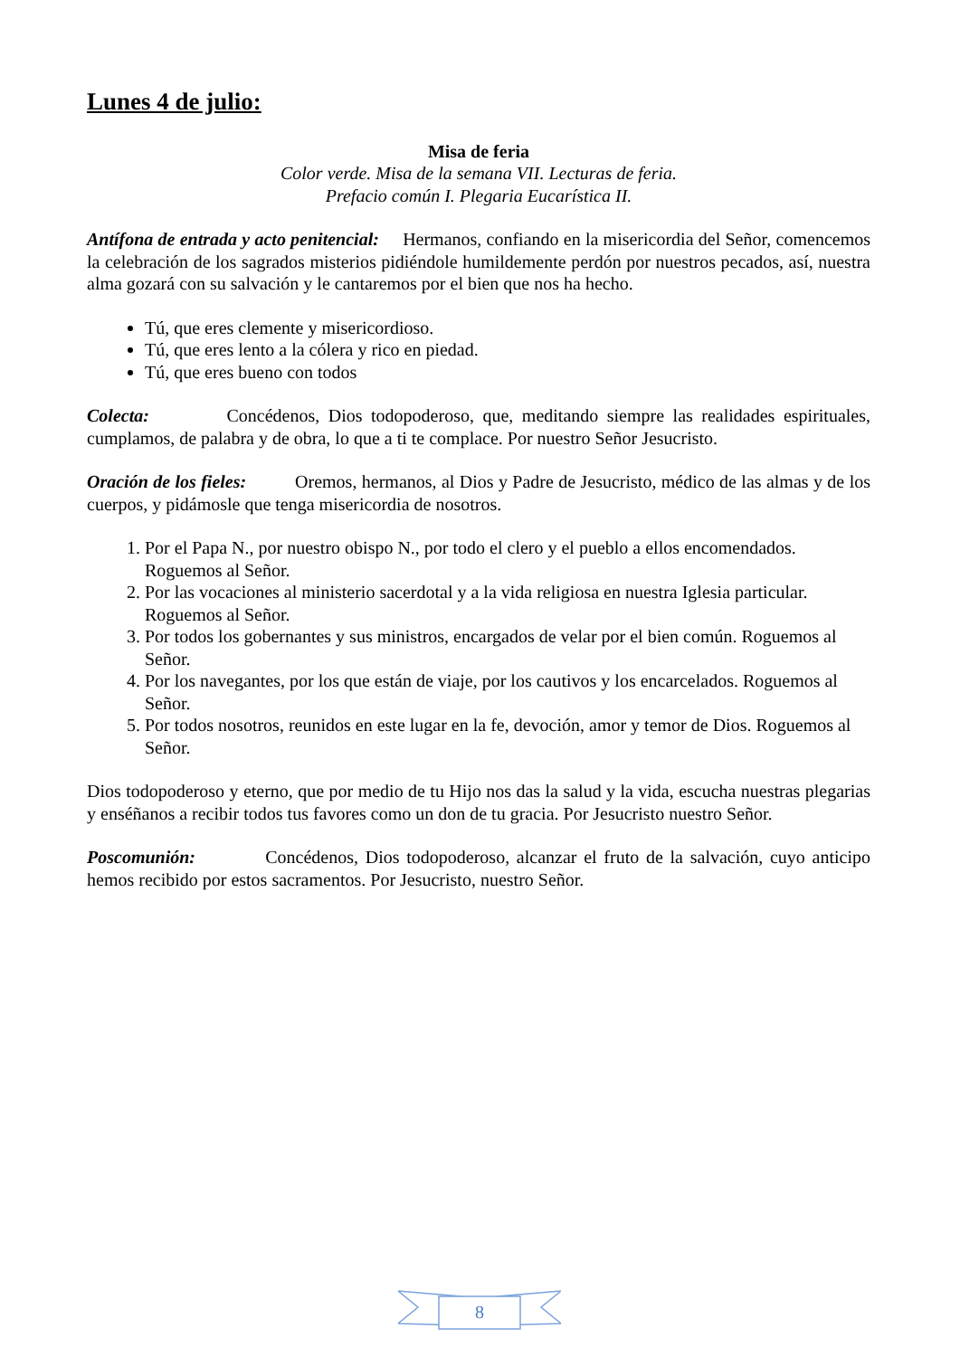Lunes 4 de julio:
Misa de feria
Color verde. Misa de la semana VII. Lecturas de feria.
Prefacio común I. Plegaria Eucarística II.
Antífona de entrada y acto penitencial: Hermanos, confiando en la misericordia del Señor, comencemos la celebración de los sagrados misterios pidiéndole humildemente perdón por nuestros pecados, así, nuestra alma gozará con su salvación y le cantaremos por el bien que nos ha hecho.
Tú, que eres clemente y misericordioso.
Tú, que eres lento a la cólera y rico en piedad.
Tú, que eres bueno con todos
Colecta: Concédenos, Dios todopoderoso, que, meditando siempre las realidades espirituales, cumplamos, de palabra y de obra, lo que a ti te complace. Por nuestro Señor Jesucristo.
Oración de los fieles: Oremos, hermanos, al Dios y Padre de Jesucristo, médico de las almas y de los cuerpos, y pidámosle que tenga misericordia de nosotros.
1. Por el Papa N., por nuestro obispo N., por todo el clero y el pueblo a ellos encomendados. Roguemos al Señor.
2. Por las vocaciones al ministerio sacerdotal y a la vida religiosa en nuestra Iglesia particular. Roguemos al Señor.
3. Por todos los gobernantes y sus ministros, encargados de velar por el bien común. Roguemos al Señor.
4. Por los navegantes, por los que están de viaje, por los cautivos y los encarcelados. Roguemos al Señor.
5. Por todos nosotros, reunidos en este lugar en la fe, devoción, amor y temor de Dios. Roguemos al Señor.
Dios todopoderoso y eterno, que por medio de tu Hijo nos das la salud y la vida, escucha nuestras plegarias y enséñanos a recibir todos tus favores como un don de tu gracia. Por Jesucristo nuestro Señor.
Poscomunión: Concédenos, Dios todopoderoso, alcanzar el fruto de la salvación, cuyo anticipo hemos recibido por estos sacramentos. Por Jesucristo, nuestro Señor.
8